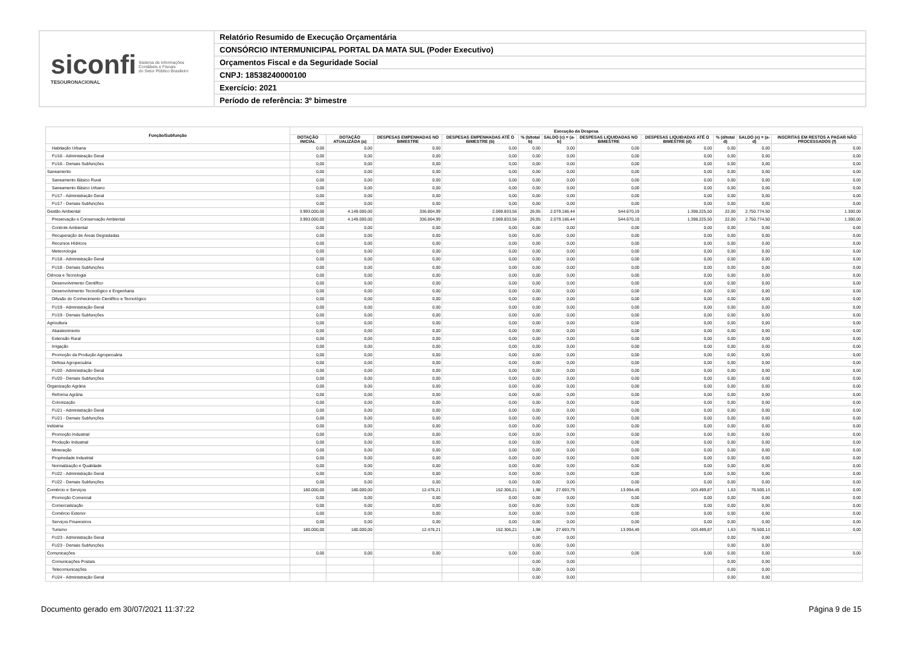siconfi Sistema de Informações
Contábeis e Fiscais
do Setor Público Brasileiro
TESOURONACIONAL
Relatório Resumido de Execução Orçamentária
CONSÓRCIO INTERMUNICIPAL PORTAL DA MATA SUL (Poder Executivo)
Orçamentos Fiscal e da Seguridade Social
CNPJ: 18538240000100
Exercício: 2021
Período de referência: 3º bimestre
| Função/Subfunção | Execução da Despesa | | | | | | | | | | |
| --- | --- | --- | --- | --- | --- | --- | --- | --- | --- | --- | --- |
| | DOTAÇÃO INICIAL | DOTAÇÃO ATUALIZADA (a) | DESPESAS EMPENHADAS NO BIMESTRE | DESPESAS EMPENHADAS ATÉ O BIMESTRE (b) | % (b/total b) | SALDO (c) = (a-b) | DESPESAS LIQUIDADAS NO BIMESTRE | DESPESAS LIQUIDADAS ATÉ O BIMESTRE (d) | % (d/total d) | SALDO (e) = (a-d) | INSCRITAS EM RESTOS A PAGAR NÃO PROCESSADOS (f) |
| Habitação Urbana | 0,00 | 0,00 | 0,00 | 0,00 | 0,00 | 0,00 | 0,00 | 0,00 | 0,00 | 0,00 | 0,00 |
| FU16 - Administração Geral | 0,00 | 0,00 | 0,00 | 0,00 | 0,00 | 0,00 | 0,00 | 0,00 | 0,00 | 0,00 | 0,00 |
| FU16 - Demais Subfunções | 0,00 | 0,00 | 0,00 | 0,00 | 0,00 | 0,00 | 0,00 | 0,00 | 0,00 | 0,00 | 0,00 |
| Saneamento | 0,00 | 0,00 | 0,00 | 0,00 | 0,00 | 0,00 | 0,00 | 0,00 | 0,00 | 0,00 | 0,00 |
| Saneamento Básico Rural | 0,00 | 0,00 | 0,00 | 0,00 | 0,00 | 0,00 | 0,00 | 0,00 | 0,00 | 0,00 | 0,00 |
| Saneamento Básico Urbano | 0,00 | 0,00 | 0,00 | 0,00 | 0,00 | 0,00 | 0,00 | 0,00 | 0,00 | 0,00 | 0,00 |
| FU17 - Administração Geral | 0,00 | 0,00 | 0,00 | 0,00 | 0,00 | 0,00 | 0,00 | 0,00 | 0,00 | 0,00 | 0,00 |
| FU17 - Demais Subfunções | 0,00 | 0,00 | 0,00 | 0,00 | 0,00 | 0,00 | 0,00 | 0,00 | 0,00 | 0,00 | 0,00 |
| Gestão Ambiental | 3.993.000,00 | 4.149.000,00 | 336.804,99 | 2.069.833,56 | 26,95 | 2.079.166,44 | 544.670,19 | 1.398.225,50 | 22,00 | 2.750.774,50 | 1.300,00 |
| Preservação e Conservação Ambiental | 3.993.000,00 | 4.149.000,00 | 336.804,99 | 2.069.833,56 | 26,95 | 2.079.166,44 | 544.670,19 | 1.398.225,50 | 22,00 | 2.750.774,50 | 1.300,00 |
| Controle Ambiental | 0,00 | 0,00 | 0,00 | 0,00 | 0,00 | 0,00 | 0,00 | 0,00 | 0,00 | 0,00 | 0,00 |
| Recuperação de Áreas Degradadas | 0,00 | 0,00 | 0,00 | 0,00 | 0,00 | 0,00 | 0,00 | 0,00 | 0,00 | 0,00 | 0,00 |
| Recursos Hídricos | 0,00 | 0,00 | 0,00 | 0,00 | 0,00 | 0,00 | 0,00 | 0,00 | 0,00 | 0,00 | 0,00 |
| Meteorologia | 0,00 | 0,00 | 0,00 | 0,00 | 0,00 | 0,00 | 0,00 | 0,00 | 0,00 | 0,00 | 0,00 |
| FU18 - Administração Geral | 0,00 | 0,00 | 0,00 | 0,00 | 0,00 | 0,00 | 0,00 | 0,00 | 0,00 | 0,00 | 0,00 |
| FU18 - Demais Subfunções | 0,00 | 0,00 | 0,00 | 0,00 | 0,00 | 0,00 | 0,00 | 0,00 | 0,00 | 0,00 | 0,00 |
| Ciência e Tecnologia | 0,00 | 0,00 | 0,00 | 0,00 | 0,00 | 0,00 | 0,00 | 0,00 | 0,00 | 0,00 | 0,00 |
| Desenvolvimento Científico | 0,00 | 0,00 | 0,00 | 0,00 | 0,00 | 0,00 | 0,00 | 0,00 | 0,00 | 0,00 | 0,00 |
| Desenvolvimento Tecnológico e Engenharia | 0,00 | 0,00 | 0,00 | 0,00 | 0,00 | 0,00 | 0,00 | 0,00 | 0,00 | 0,00 | 0,00 |
| Difusão do Conhecimento Científico e Tecnológico | 0,00 | 0,00 | 0,00 | 0,00 | 0,00 | 0,00 | 0,00 | 0,00 | 0,00 | 0,00 | 0,00 |
| FU19 - Administração Geral | 0,00 | 0,00 | 0,00 | 0,00 | 0,00 | 0,00 | 0,00 | 0,00 | 0,00 | 0,00 | 0,00 |
| FU19 - Demais Subfunções | 0,00 | 0,00 | 0,00 | 0,00 | 0,00 | 0,00 | 0,00 | 0,00 | 0,00 | 0,00 | 0,00 |
| Agricultura | 0,00 | 0,00 | 0,00 | 0,00 | 0,00 | 0,00 | 0,00 | 0,00 | 0,00 | 0,00 | 0,00 |
| Abastecimento | 0,00 | 0,00 | 0,00 | 0,00 | 0,00 | 0,00 | 0,00 | 0,00 | 0,00 | 0,00 | 0,00 |
| Extensão Rural | 0,00 | 0,00 | 0,00 | 0,00 | 0,00 | 0,00 | 0,00 | 0,00 | 0,00 | 0,00 | 0,00 |
| Irrigação | 0,00 | 0,00 | 0,00 | 0,00 | 0,00 | 0,00 | 0,00 | 0,00 | 0,00 | 0,00 | 0,00 |
| Promoção da Produção Agropecuária | 0,00 | 0,00 | 0,00 | 0,00 | 0,00 | 0,00 | 0,00 | 0,00 | 0,00 | 0,00 | 0,00 |
| Defesa Agropecuária | 0,00 | 0,00 | 0,00 | 0,00 | 0,00 | 0,00 | 0,00 | 0,00 | 0,00 | 0,00 | 0,00 |
| FU20 - Administração Geral | 0,00 | 0,00 | 0,00 | 0,00 | 0,00 | 0,00 | 0,00 | 0,00 | 0,00 | 0,00 | 0,00 |
| FU20 - Demais Subfunções | 0,00 | 0,00 | 0,00 | 0,00 | 0,00 | 0,00 | 0,00 | 0,00 | 0,00 | 0,00 | 0,00 |
| Organização Agrária | 0,00 | 0,00 | 0,00 | 0,00 | 0,00 | 0,00 | 0,00 | 0,00 | 0,00 | 0,00 | 0,00 |
| Reforma Agrária | 0,00 | 0,00 | 0,00 | 0,00 | 0,00 | 0,00 | 0,00 | 0,00 | 0,00 | 0,00 | 0,00 |
| Colonização | 0,00 | 0,00 | 0,00 | 0,00 | 0,00 | 0,00 | 0,00 | 0,00 | 0,00 | 0,00 | 0,00 |
| FU21 - Administração Geral | 0,00 | 0,00 | 0,00 | 0,00 | 0,00 | 0,00 | 0,00 | 0,00 | 0,00 | 0,00 | 0,00 |
| FU21 - Demais Subfunções | 0,00 | 0,00 | 0,00 | 0,00 | 0,00 | 0,00 | 0,00 | 0,00 | 0,00 | 0,00 | 0,00 |
| Indústria | 0,00 | 0,00 | 0,00 | 0,00 | 0,00 | 0,00 | 0,00 | 0,00 | 0,00 | 0,00 | 0,00 |
| Promoção Industrial | 0,00 | 0,00 | 0,00 | 0,00 | 0,00 | 0,00 | 0,00 | 0,00 | 0,00 | 0,00 | 0,00 |
| Produção Industrial | 0,00 | 0,00 | 0,00 | 0,00 | 0,00 | 0,00 | 0,00 | 0,00 | 0,00 | 0,00 | 0,00 |
| Mineração | 0,00 | 0,00 | 0,00 | 0,00 | 0,00 | 0,00 | 0,00 | 0,00 | 0,00 | 0,00 | 0,00 |
| Propriedade Industrial | 0,00 | 0,00 | 0,00 | 0,00 | 0,00 | 0,00 | 0,00 | 0,00 | 0,00 | 0,00 | 0,00 |
| Normalização e Qualidade | 0,00 | 0,00 | 0,00 | 0,00 | 0,00 | 0,00 | 0,00 | 0,00 | 0,00 | 0,00 | 0,00 |
| FU22 - Administração Geral | 0,00 | 0,00 | 0,00 | 0,00 | 0,00 | 0,00 | 0,00 | 0,00 | 0,00 | 0,00 | 0,00 |
| FU22 - Demais Subfunções | 0,00 | 0,00 | 0,00 | 0,00 | 0,00 | 0,00 | 0,00 | 0,00 | 0,00 | 0,00 | 0,00 |
| Comércio e Serviços | 180.000,00 | 180.000,00 | 12.476,21 | 152.306,21 | 1,98 | 27.693,79 | 13.994,49 | 103.499,87 | 1,63 | 76.500,13 | 0,00 |
| Promoção Comercial | 0,00 | 0,00 | 0,00 | 0,00 | 0,00 | 0,00 | 0,00 | 0,00 | 0,00 | 0,00 | 0,00 |
| Comercialização | 0,00 | 0,00 | 0,00 | 0,00 | 0,00 | 0,00 | 0,00 | 0,00 | 0,00 | 0,00 | 0,00 |
| Comércio Exterior | 0,00 | 0,00 | 0,00 | 0,00 | 0,00 | 0,00 | 0,00 | 0,00 | 0,00 | 0,00 | 0,00 |
| Serviços Financeiros | 0,00 | 0,00 | 0,00 | 0,00 | 0,00 | 0,00 | 0,00 | 0,00 | 0,00 | 0,00 | 0,00 |
| Turismo | 180.000,00 | 180.000,00 | 12.476,21 | 152.306,21 | 1,98 | 27.693,79 | 13.994,49 | 103.499,87 | 1,63 | 76.500,13 | 0,00 |
| FU23 - Administração Geral | | | | | 0,00 | 0,00 | | | 0,00 | 0,00 | |
| FU23 - Demais Subfunções | | | | | 0,00 | 0,00 | | | 0,00 | 0,00 | |
| Comunicações | 0,00 | 0,00 | 0,00 | 0,00 | 0,00 | 0,00 | 0,00 | 0,00 | 0,00 | 0,00 | 0,00 |
| Comunicações Postais | | | | | 0,00 | 0,00 | | | 0,00 | 0,00 | |
| Telecomunicações | | | | | 0,00 | 0,00 | | | 0,00 | 0,00 | |
| FU24 - Administração Geral | | | | | 0,00 | 0,00 | | | 0,00 | 0,00 | |
Documento gerado em 30/07/2021 11:37:22 Página 9 de 15